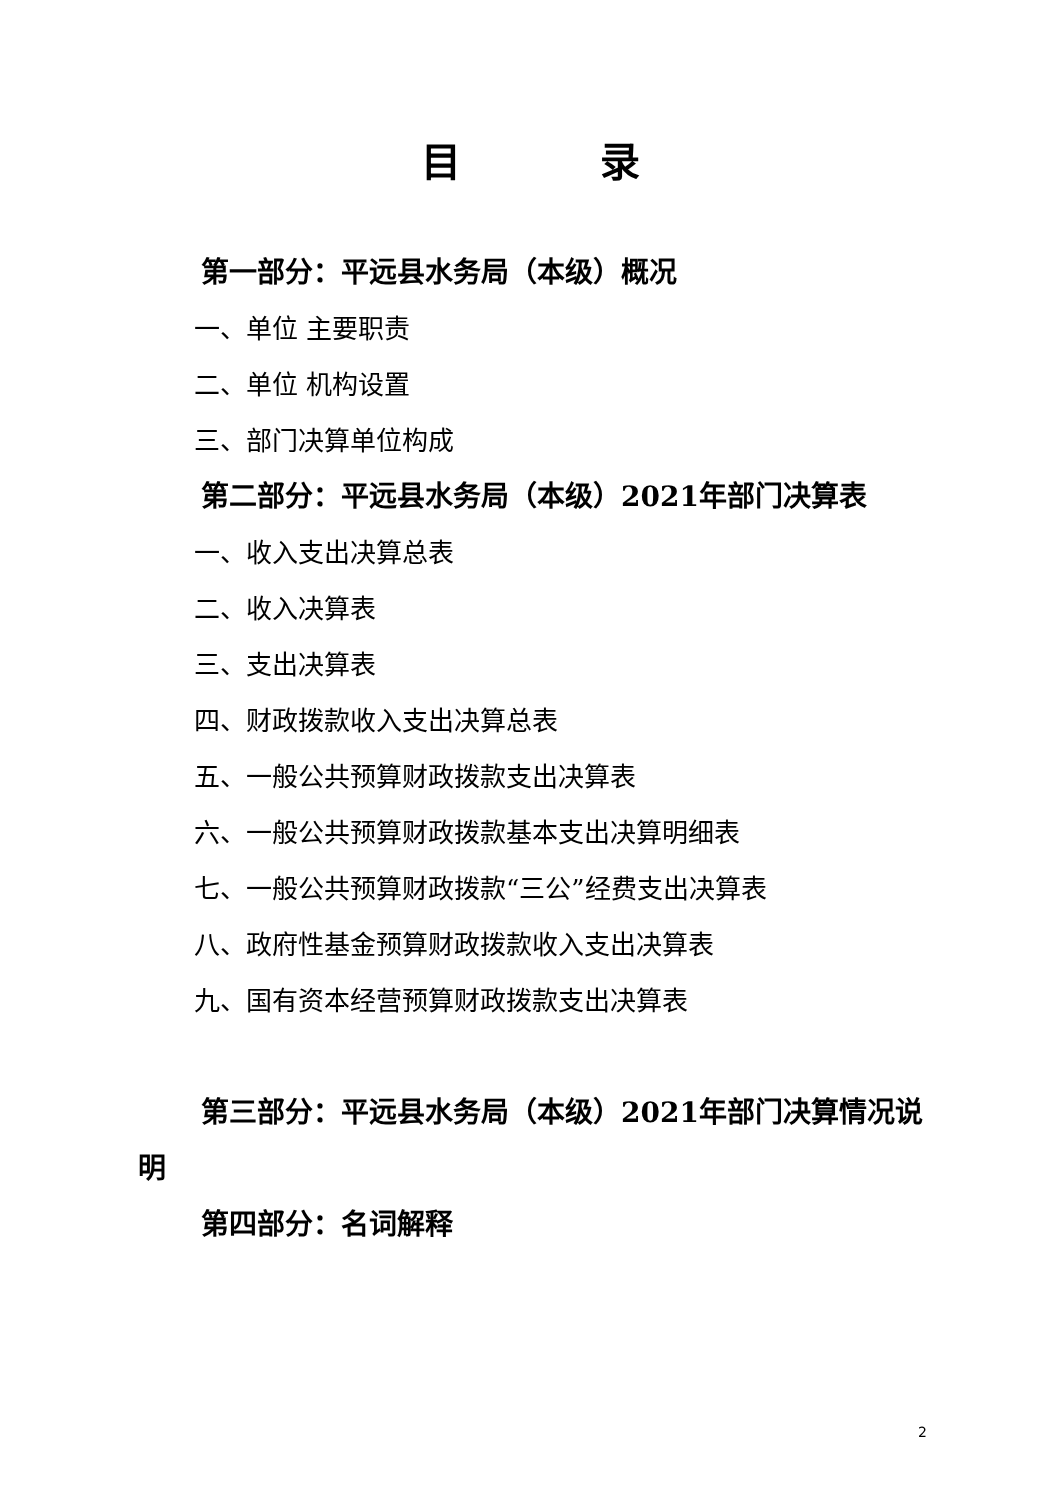目 录
第一部分：平远县水务局（本级）概况
一、单位 主要职责
二、单位 机构设置
三、部门决算单位构成
第二部分：平远县水务局（本级）2021年部门决算表
一、收入支出决算总表
二、收入决算表
三、支出决算表
四、财政拨款收入支出决算总表
五、一般公共预算财政拨款支出决算表
六、一般公共预算财政拨款基本支出决算明细表
七、一般公共预算财政拨款“三公”经费支出决算表
八、政府性基金预算财政拨款收入支出决算表
九、国有资本经营预算财政拨款支出决算表
第三部分：平远县水务局（本级）2021年部门决算情况说明
第四部分：名词解释
2